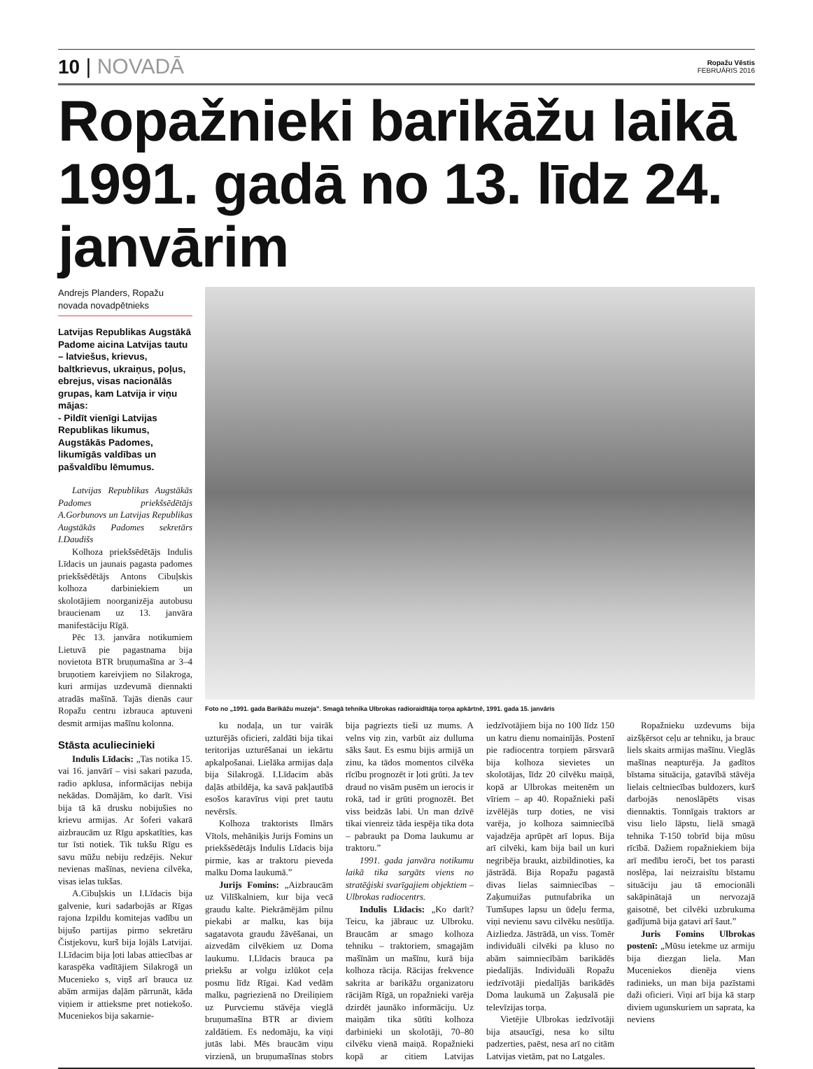10 | NOVADĀ
Ropažu Vēstis
FEBRUĀRIS 2016
Ropažnieki barikāžu laikā 1991. gadā no 13. līdz 24. janvārim
Andrejs Planders, Ropažu novada novadpētnieks
Latvijas Republikas Augstākā Padome aicina Latvijas tautu – latviešus, krievus, baltkrievus, ukraiņus, poļus, ebrejus, visas nacionālās grupas, kam Latvija ir viņu mājas:
- Pildīt vienīgi Latvijas Republikas likumus, Augstākās Padomes, likumīgās valdības un pašvaldību lēmumus.
Latvijas Republikas Augstākās Padomes priekšsēdētājs A.Gorbunovs un Latvijas Republikas Augstākās Padomes sekretārs I.Daudišs
Kolhoza priekšsēdētājs Indulis Līdacis un jaunais pagasta padomes priekšsēdētājs Antons Cibuļskis kolhoza darbiniekiem un skolotājiem noorganizēja autobusu braucienam uz 13. janvāra manifestāciju Rīgā.
Pēc 13. janvāra notikumiem Lietuvā pie pagastnama bija novietota BTR bruņumašīna ar 3–4 bruņotiem kareivjiem no Silakroga, kuri armijas uzdevumā diennakti atradās mašīnā. Tajās dienās caur Ropažu centru izbrauca aptuveni desmit armijas mašīnu kolonna.
Stāsta aculiecinieki
Indulis Līdacis: „Tas notika 15. vai 16. janvārī – visi sakari pazuda, radio apklusa, informācijas nebija nekādas. Domājām, ko darīt. Visi bija tā kā drusku nobijušies no krievu armijas. Ar šoferi vakarā aizbraucām uz Rīgu apskatīties, kas tur īsti notiek. Tik tukšu Rīgu es savu mūžu nebiju redzējis. Nekur nevienas mašīnas, neviena cilvēka, visas ielas tukšas.
A.Cibuļskis un I.Līdacis bija galvenie, kuri sadarbojās ar Rīgas rajona Izpildu komitejas vadību un bijušo partijas pirmo sekretāru Čistjekovu, kurš bija lojāls Latvijai. I.Līdacim bija ļoti labas attiecības ar karaspēka vadītājiem Silakrogā un Mucenieko s, viņš arī brauca uz abām armijas daļām pārrunāt, kāda viņiem ir attieksme pret notiekošo. Muceniekos bija sakarnie-
Foto no „1991. gada Barikāžu muzeja”. Smagā tehnika Ulbrokas radioraidītāja torņa apkārtnē, 1991. gada 15. janvāris
ku nodaļa, un tur vairāk uzturējās oficieri, zaldāti bija tikai teritorijas uzturēšanai un iekārtu apkalpošanai. Lielāka armijas daļa bija Silakrogā. I.Līdacim abās daļās atbildēja, ka savā pakļautībā esošos karavīrus viņi pret tautu nevērsīs.
Kolhoza traktorists Ilmārs Vītols, mehāniķis Jurijs Fomins un priekšsēdētājs Indulis Līdacis bija pirmie, kas ar traktoru pieveda malku Doma laukumā.”
Jurijs Fomins: „Aizbraucām uz Vilīškalniem, kur bija vecā graudu kalte. Piekrāmējām pilnu piekabi ar malku, kas bija sagatavota graudu žāvēšanai, un aizvedām cilvēkiem uz Doma laukumu. I.Līdacis brauca pa priekšu ar volgu izlūkot ceļa posmu līdz Rīgai. Kad vedām malku, pagriezienā no Dreiliņiem uz Purvciemu stāvēja vieglā bruņumašīna BTR ar diviem zaldātiem. Es nedomāju, ka viņi jutās labi. Mēs braucām viņu virzienā, un bruņumašīnas stobrs bija pagriezts tieši uz mums. A velns viņ zin, varbūt aiz dulluma sāks šaut. Es esmu bijis armijā un zinu, ka tādos momentos cilvēka rīcību prognozēt ir ļoti grūti. Ja tev draud no visām pusēm un ierocis ir rokā, tad ir grūti prognozēt. Bet viss beidzās labi. Un man dzīvē tikai vienreiz tāda iespēja tika dota – pabraukt pa Doma laukumu ar traktoru.”
1991. gada janvāra notikumu laikā tika sargāts viens no stratēģiski svarīgajiem objektiem – Ulbrokas radiocentrs.
Indulis Līdacis: „Ko darīt? Teicu, ka jābrauc uz Ulbroku. Braucām ar smago kolhoza tehniku – traktoriem, smagajām mašīnām un mašīnu, kurā bija kolhoza rācija. Rācijas frekvence sakrita ar barikāžu organizatoru rācijām Rīgā, un ropažnieki varēja dzirdēt jaunāko informāciju. Uz maiņām tika sūtīti kolhoza darbinieki un skolotāji, 70–80 cilvēku vienā maiņā. Ropažnieki kopā ar citiem Latvijas iedzīvotājiem bija no 100 līdz 150 un katru dienu nomainījās. Postenī pie radiocentra torņiem pārsvarā bija kolhoza sievietes un skolotājas, līdz 20 cilvēku maiņā, kopā ar Ulbrokas meitenēm un vīriem – ap 40. Ropažnieki paši izvēlējās turp doties, ne visi varēja, jo kolhoza saimniecībā vajadzēja aprūpēt arī lopus. Bija arī cilvēki, kam bija bail un kuri negribēja braukt, aizbildinoties, ka jāstrādā. Bija Ropažu pagastā divas lielas saimniecības – Zaķumuižas putnufabrika un Tumšupes lapsu un ūdeļu ferma, viņi nevienu savu cilvēku nesūtīja. Aizliedza. Jāstrādā, un viss. Tomēr individuāli cilvēki pa kluso no abām saimniecībām barikādēs piedalījās. Individuāli Ropažu iedzīvotāji piedalījās barikādēs Doma laukumā un Zaķusalā pie televīzijas torņa.
Vietējie Ulbrokas iedzīvotāji bija atsaucīgi, nesa ko siltu padzerties, paēst, nesa arī no citām Latvijas vietām, pat no Latgales.
Ropažnieku uzdevums bija aizšķērsot ceļu ar tehniku, ja brauc liels skaits armijas mašīnu. Vieglās mašīnas neapturēja. Ja gadītos bīstama situācija, gatavībā stāvēja lielais celtniecības buldozers, kurš darbojās nenoslāpēts visas diennaktis. Tonnīgais traktors ar visu lielo lāpstu, lielā smagā tehnika T-150 tobrīd bija mūsu rīcībā. Dažiem ropažniekiem bija arī medību ieroči, bet tos parasti noslēpa, lai neizraisītu bīstamu situāciju jau tā emocionāli sakāpinātajā un nervozajā gaisotnē, bet cilvēki uzbrukuma gadījumā bija gatavi arī šaut.”
Juris Fomins Ulbrokas postenī: „Mūsu ietekme uz armiju bija diezgan liela. Man Muceniekos dienēja viens radinieks, un man bija pazīstami daži oficieri. Viņi arī bija kā starp diviem ugunskuriem un saprata, ka neviens